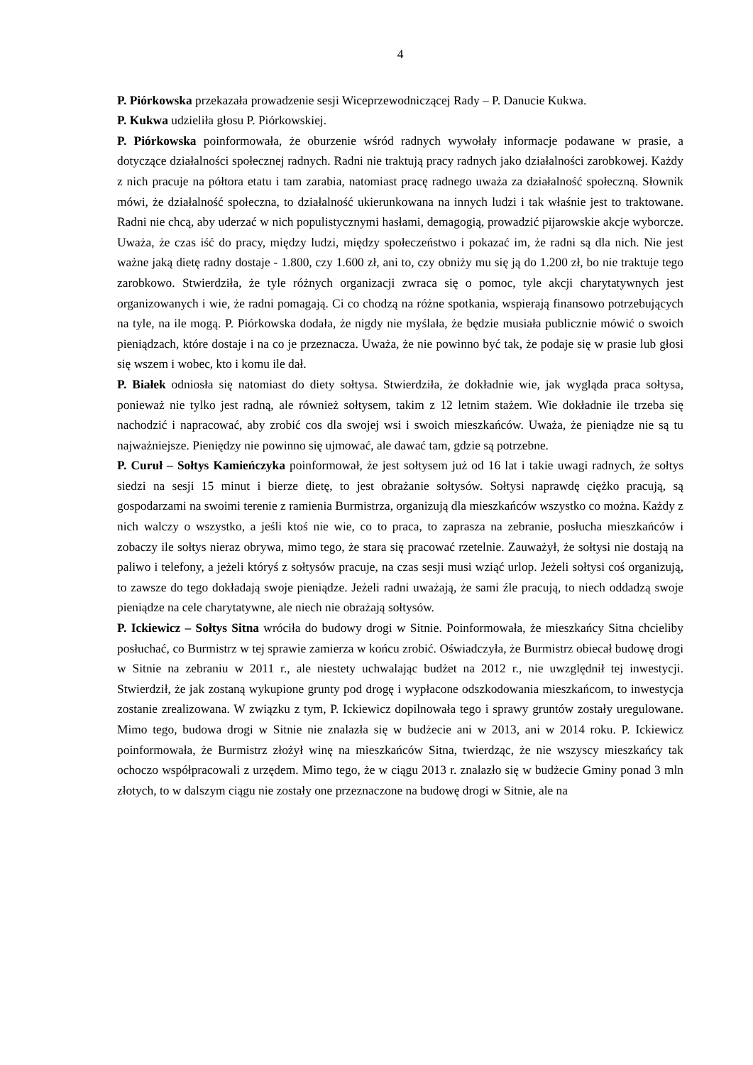4
P. Piórkowska przekazała prowadzenie sesji Wiceprzewodniczącej Rady – P. Danucie Kukwa.
P. Kukwa udzieliła głosu P. Piórkowskiej.
P. Piórkowska poinformowała, że oburzenie wśród radnych wywołały informacje podawane w prasie, a dotyczące działalności społecznej radnych. Radni nie traktują pracy radnych jako działalności zarobkowej. Każdy z nich pracuje na półtora etatu i tam zarabia, natomiast pracę radnego uważa za działalność społeczną. Słownik mówi, że działalność społeczna, to działalność ukierunkowana na innych ludzi i tak właśnie jest to traktowane. Radni nie chcą, aby uderzać w nich populistycznymi hasłami, demagogią, prowadzić pijarowskie akcje wyborcze. Uważa, że czas iść do pracy, między ludzi, między społeczeństwo i pokazać im, że radni są dla nich. Nie jest ważne jaką dietę radny dostaje - 1.800, czy 1.600 zł, ani to, czy obniży mu się ją do 1.200 zł, bo nie traktuje tego zarobkowo. Stwierdziła, że tyle różnych organizacji zwraca się o pomoc, tyle akcji charytatywnych jest organizowanych i wie, że radni pomagają. Ci co chodzą na różne spotkania, wspierają finansowo potrzebujących na tyle, na ile mogą. P. Piórkowska dodała, że nigdy nie myślała, że będzie musiała publicznie mówić o swoich pieniądzach, które dostaje i na co je przeznacza. Uważa, że nie powinno być tak, że podaje się w prasie lub głosi się wszem i wobec, kto i komu ile dał.
P. Białek odniosła się natomiast do diety sołtysa. Stwierdziła, że dokładnie wie, jak wygląda praca sołtysa, ponieważ nie tylko jest radną, ale również sołtysem, takim z 12 letnim stażem. Wie dokładnie ile trzeba się nachodzić i napracować, aby zrobić cos dla swojej wsi i swoich mieszkańców. Uważa, że pieniądze nie są tu najważniejsze. Pieniędzy nie powinno się ujmować, ale dawać tam, gdzie są potrzebne.
P. Curuł – Sołtys Kamieńczyka poinformował, że jest sołtysem już od 16 lat i takie uwagi radnych, że sołtys siedzi na sesji 15 minut i bierze dietę, to jest obrażanie sołtysów. Sołtysi naprawdę ciężko pracują, są gospodarzami na swoimi terenie z ramienia Burmistrza, organizują dla mieszkańców wszystko co można. Każdy z nich walczy o wszystko, a jeśli ktoś nie wie, co to praca, to zaprasza na zebranie, posłucha mieszkańców i zobaczy ile sołtys nieraz obrywa, mimo tego, że stara się pracować rzetelnie. Zauważył, że sołtysi nie dostają na paliwo i telefony, a jeżeli któryś z sołtysów pracuje, na czas sesji musi wziąć urlop. Jeżeli sołtysi coś organizują, to zawsze do tego dokładają swoje pieniądze. Jeżeli radni uważają, że sami źle pracują, to niech oddadzą swoje pieniądze na cele charytatywne, ale niech nie obrażają sołtysów.
P. Ickiewicz – Sołtys Sitna wróciła do budowy drogi w Sitnie. Poinformowała, że mieszkańcy Sitna chcieliby posłuchać, co Burmistrz w tej sprawie zamierza w końcu zrobić. Oświadczyła, że Burmistrz obiecał budowę drogi w Sitnie na zebraniu w 2011 r., ale niestety uchwalając budżet na 2012 r., nie uwzględnił tej inwestycji. Stwierdził, że jak zostaną wykupione grunty pod drogę i wypłacone odszkodowania mieszkańcom, to inwestycja zostanie zrealizowana. W związku z tym, P. Ickiewicz dopilnowała tego i sprawy gruntów zostały uregulowane. Mimo tego, budowa drogi w Sitnie nie znalazła się w budżecie ani w 2013, ani w 2014 roku. P. Ickiewicz poinformowała, że Burmistrz złożył winę na mieszkańców Sitna, twierdząc, że nie wszyscy mieszkańcy tak ochoczo współpracowali z urzędem. Mimo tego, że w ciągu 2013 r. znalazło się w budżecie Gminy ponad 3 mln złotych, to w dalszym ciągu nie zostały one przeznaczone na budowę drogi w Sitnie, ale na